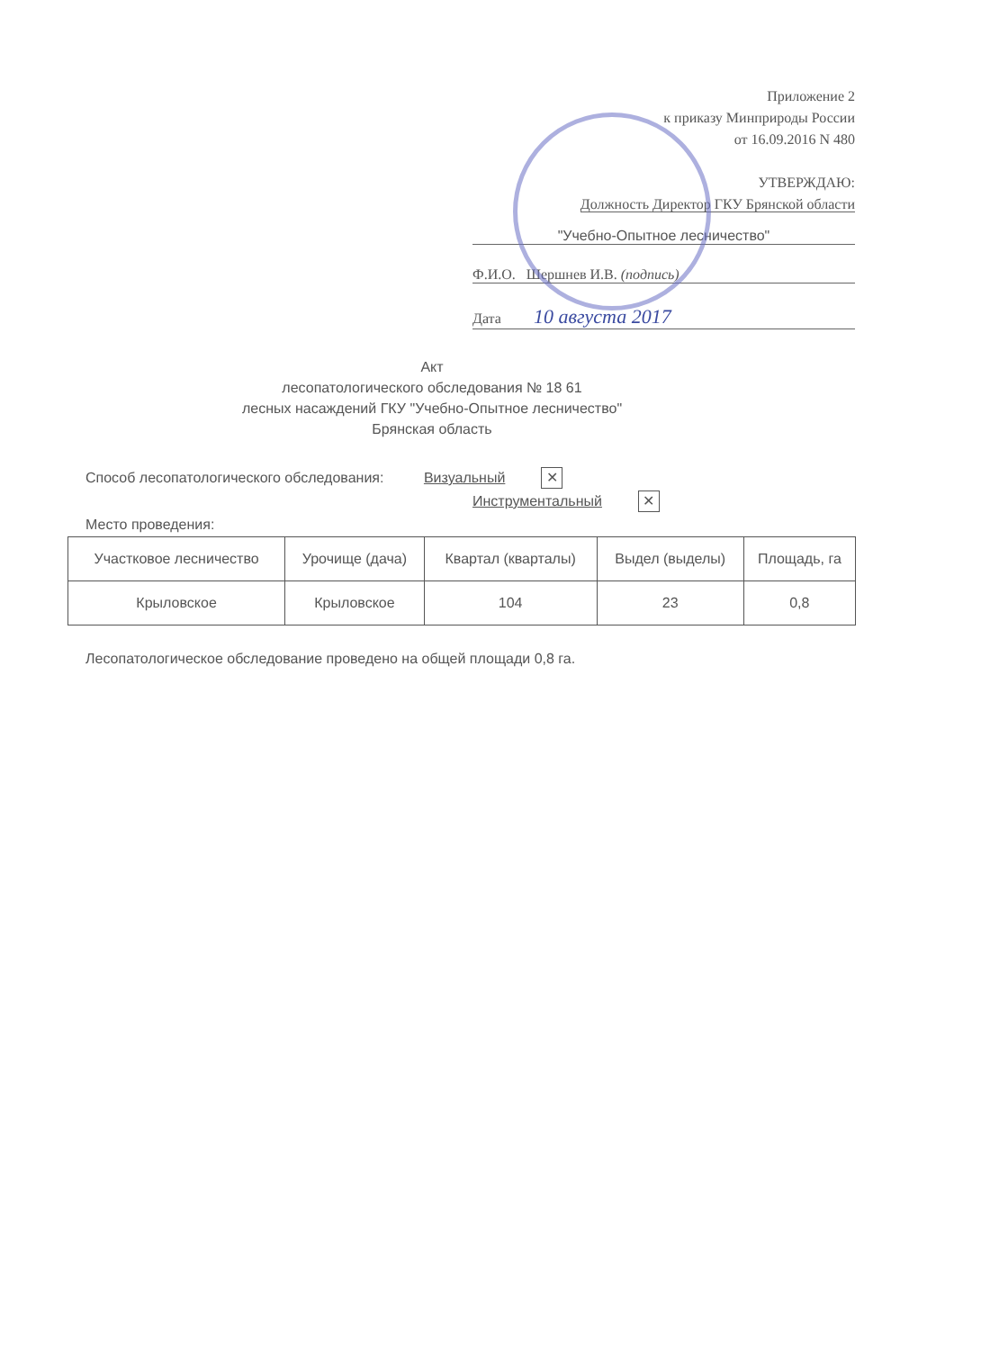Приложение 2
к приказу Минприроды России
от 16.09.2016 N 480
УТВЕРЖДАЮ:
Должность Директор ГКУ Брянской области
"Учебно-Опытное лесничество"
Ф.И.О. Шершнев И.В. (подпись)
Дата 10 августа 2017
Акт
лесопатологического обследования № 18 61
лесных насаждений ГКУ "Учебно-Опытное лесничество"
Брянская область
Способ лесопатологического обследования: Визуальный ✕
Инструментальный ✕
Место проведения:
| Участковое лесничество | Урочище (дача) | Квартал (кварталы) | Выдел (выделы) | Площадь, га |
| --- | --- | --- | --- | --- |
| Крыловское | Крыловское | 104 | 23 | 0,8 |
Лесопатологическое обследование проведено на общей площади 0,8 га.